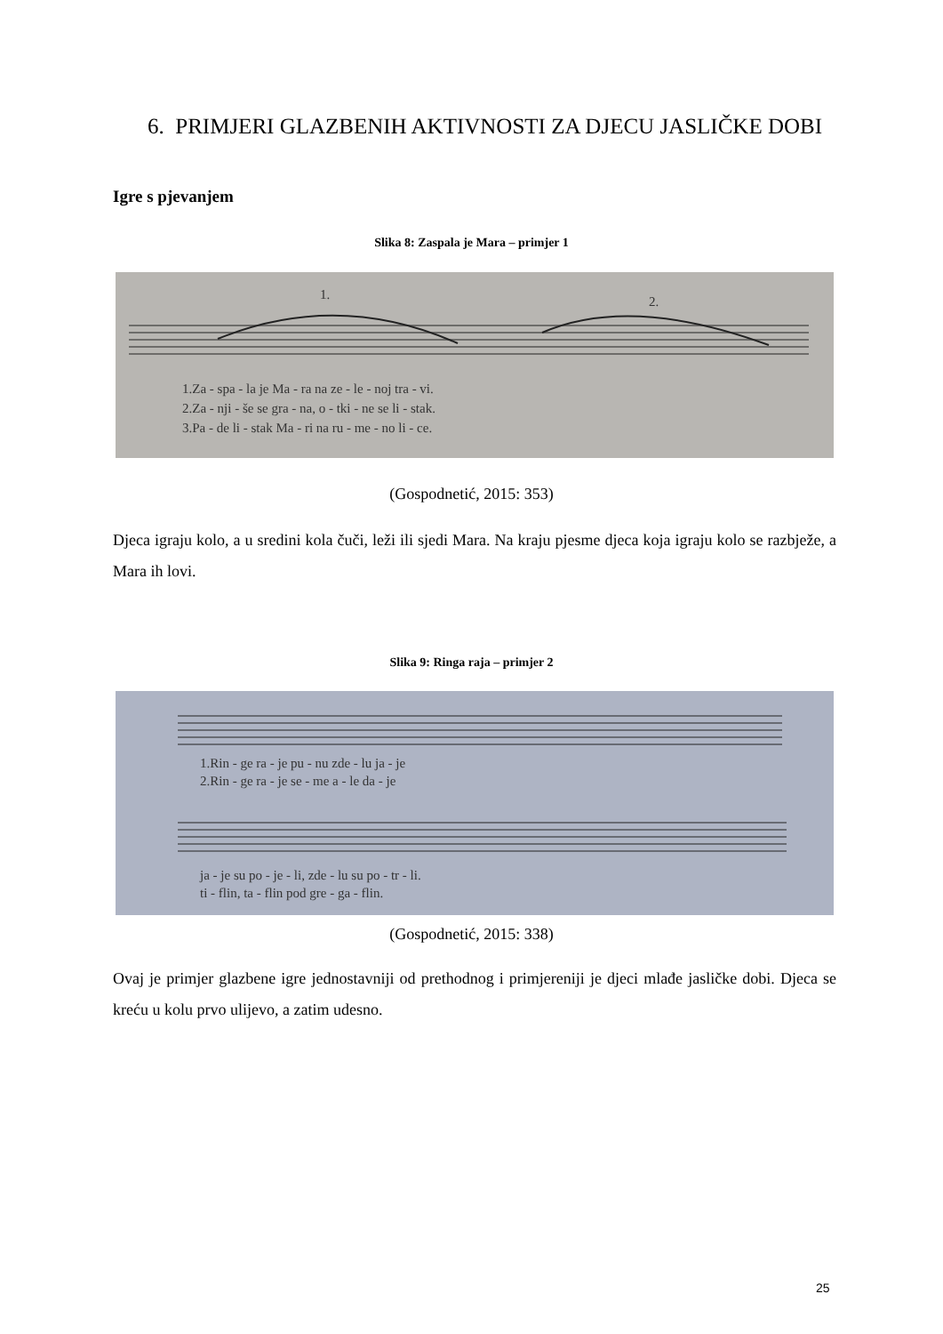6. PRIMJERI GLAZBENIH AKTIVNOSTI ZA DJECU JASLIČKE DOBI
Igre s pjevanjem
Slika 8: Zaspala je Mara – primjer 1
1.
2.
1.Za - spa - la je Ma - ra na ze - le - noj tra - vi.
2.Za - nji - še se gra - na, o - tki - ne se li - stak.
3.Pa - de li - stak Ma - ri na ru - me - no li - ce.
(Gospodnetić, 2015: 353)
Djeca igraju kolo, a u sredini kola čuči, leži ili sjedi Mara. Na kraju pjesme djeca koja igraju kolo se razbježe, a Mara ih lovi.
Slika 9: Ringa raja – primjer 2
1.Rin - ge ra - je pu - nu zde - lu ja - je
2.Rin - ge ra - je se - me a - le da - je
ja - je su po - je - li, zde - lu su po - tr - li.
ti - flin, ta - flin pod gre - ga - flin.
(Gospodnetić, 2015: 338)
Ovaj je primjer glazbene igre jednostavniji od prethodnog i primjereniji je djeci mlađe jasličke dobi. Djeca se kreću u kolu prvo ulijevo, a zatim udesno.
25